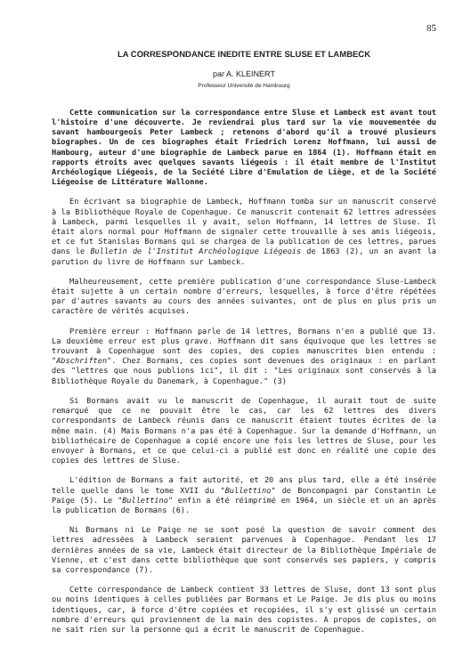85
LA CORRESPONDANCE INEDITE ENTRE SLUSE ET LAMBECK
par A. KLEINERT
Professeur Université de Hambourg
Cette communication sur la correspondance entre Sluse et Lambeck est avant tout l'histoire d'une découverte. Je reviendrai plus tard sur la vie mouvementée du savant hambourgeois Peter Lambeck ; retenons d'abord qu'il a trouvé plusieurs biographes. Un de ces biographes était Friedrich Lorenz Hoffmann, lui aussi de Hambourg, auteur d'une biographie de Lambeck parue en 1864 (1). Hoffmann était en rapports étroits avec quelques savants liégeois : il était membre de l'Institut Archéologique Liégeois, de la Société Libre d'Emulation de Liège, et de la Société Liégeoise de Littérature Wallonne.
En écrivant sa biographie de Lambeck, Hoffmann tomba sur un manuscrit conservé à la Bibliothèque Royale de Copenhague. Ce manuscrit contenait 62 lettres adressées à Lambeck, parmi lesquelles il y avait, selon Hoffmann, 14 lettres de Sluse. Il était alors normal pour Hoffmann de signaler cette trouvaille à ses amis liégeois, et ce fut Stanislas Bormans qui se chargea de la publication de ces lettres, parues dans le Bulletin de l'Institut Archéologique Liégeois de 1863 (2), un an avant la parution du livre de Hoffmann sur Lambeck.
Malheureusement, cette première publication d'une correspondance Sluse-Lambeck était sujette à un certain nombre d'erreurs, lesquelles, à force d'être répétées par d'autres savants au cours des années suivantes, ont de plus en plus pris un caractère de vérités acquises.
Première erreur : Hoffmann parle de 14 lettres, Bormans n'en a publié que 13. La deuxième erreur est plus grave. Hoffmann dit sans équivoque que les lettres se trouvant à Copenhague sont des copies, des copies manuscrites bien entendu : "Abschriften". Chez Bormans, ces copies sont devenues des originaux : en parlant des "lettres que nous publions ici", il dit : "Les originaux sont conservés à la Bibliothèque Royale du Danemark, à Copenhague." (3)
Si Bormans avait vu le manuscrit de Copenhague, il aurait tout de suite remarqué que ce ne pouvait être le cas, car les 62 lettres des divers correspondants de Lambeck réunis dans ce manuscrit étaient toutes écrites de la même main. (4) Mais Bormans n'a pas été à Copenhague. Sur la demande d'Hoffmann, un bibliothécaire de Copenhague a copié encore une fois les lettres de Sluse, pour les envoyer à Bormans, et ce que celui-ci a publié est donc en réalité une copie des copies des lettres de Sluse.
L'édition de Bormans a fait autorité, et 20 ans plus tard, elle a été insérée telle quelle dans le tome XVII du "Bullettino" de Boncompagni par Constantin Le Paige (5). Le "Bullettino" enfin a été réimprimé en 1964, un siècle et un an après la publication de Bormans (6).
Ni Bormans ni Le Paige ne se sont posé la question de savoir comment des lettres adressées à Lambeck seraient parvenues à Copenhague. Pendant les 17 dernières années de sa vie, Lambeck était directeur de la Bibliothèque Impériale de Vienne, et c'est dans cette bibliothèque que sont conservés ses papiers, y compris sa correspondance (7).
Cette correspondance de Lambeck contient 33 lettres de Sluse, dont 13 sont plus ou moins identiques à celles publiées par Bormans et Le Paige. Je dis plus ou moins identiques, car, à force d'être copiées et recopiées, il s'y est glissé un certain nombre d'erreurs qui proviennent de la main des copistes. A propos de copistes, on ne sait rien sur la personne qui a écrit le manuscrit de Copenhague.